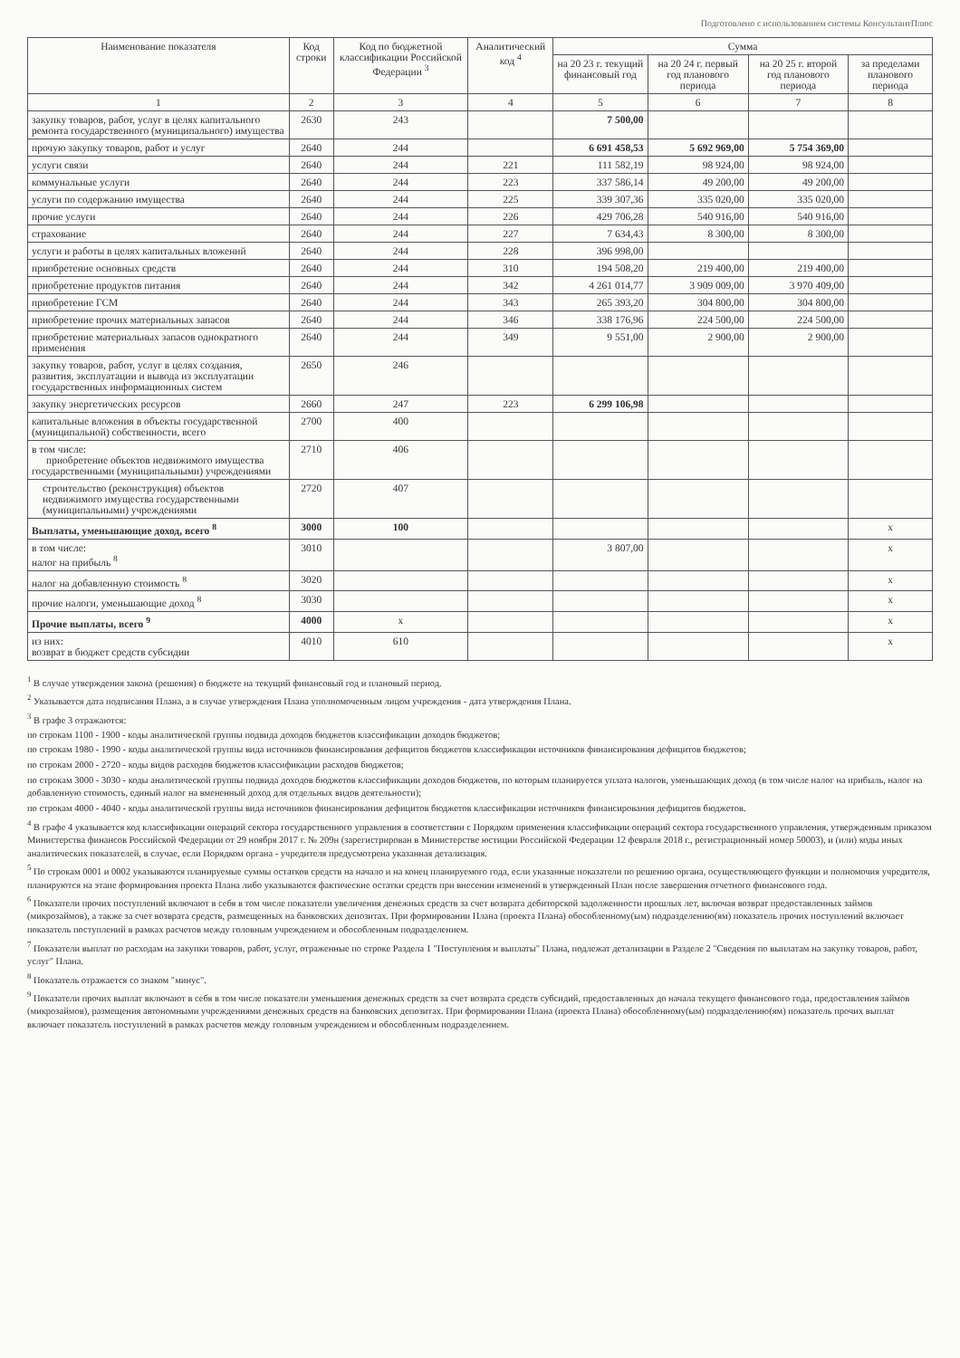Подготовлено с использованием системы КонсультантПлюс
| Наименование показателя | Код строки | Код по бюджетной классификации Российской Федерации <sup>3</sup> | Аналитический код <sup>4</sup> | Сумма | | | |
| --- | --- | --- | --- | --- | --- | --- | --- |
| | | | | на 20 23 г. текущий финансовый год | на 20 24 г. первый год планового периода | на 20 25 г. второй год планового периода | за пределами планового периода |
| 1 | 2 | 3 | 4 | 5 | 6 | 7 | 8 |
| закупку товаров, работ, услуг в целях капитального ремонта государственного (муниципального) имущества | 2630 | 243 | | 7 500,00 | | | |
| прочую закупку товаров, работ и услуг | 2640 | 244 | | 6 691 458,53 | 5 692 969,00 | 5 754 369,00 | |
| услуги связи | 2640 | 244 | 221 | 111 582,19 | 98 924,00 | 98 924,00 | |
| коммунальные услуги | 2640 | 244 | 223 | 337 586,14 | 49 200,00 | 49 200,00 | |
| услуги по содержанию имущества | 2640 | 244 | 225 | 339 307,36 | 335 020,00 | 335 020,00 | |
| прочие услуги | 2640 | 244 | 226 | 429 706,28 | 540 916,00 | 540 916,00 | |
| страхование | 2640 | 244 | 227 | 7 634,43 | 8 300,00 | 8 300,00 | |
| услуги и работы в целях капитальных вложений | 2640 | 244 | 228 | 396 998,00 | | | |
| приобретение основных средств | 2640 | 244 | 310 | 194 508,20 | 219 400,00 | 219 400,00 | |
| приобретение продуктов питания | 2640 | 244 | 342 | 4 261 014,77 | 3 909 009,00 | 3 970 409,00 | |
| приобретение ГСМ | 2640 | 244 | 343 | 265 393,20 | 304 800,00 | 304 800,00 | |
| приобретение прочих материальных запасов | 2640 | 244 | 346 | 338 176,96 | 224 500,00 | 224 500,00 | |
| приобретение материальных запасов однократного применения | 2640 | 244 | 349 | 9 551,00 | 2 900,00 | 2 900,00 | |
| закупку товаров, работ, услуг в целях создания, развития, эксплуатации и вывода из эксплуатации государственных информационных систем | 2650 | 246 | | | | | |
| закупку энергетических ресурсов | 2660 | 247 | 223 | 6 299 106,98 | | | |
| капитальные вложения в объекты государственной (муниципальной) собственности, всего | 2700 | 400 | | | | | |
| в том числе: приобретение объектов недвижимого имущества государственными (муниципальными) учреждениями | 2710 | 406 | | | | | |
| строительство (реконструкция) объектов недвижимого имущества государственными (муниципальными) учреждениями | 2720 | 407 | | | | | |
| Выплаты, уменьшающие доход, всего <sup>8</sup> | 3000 | 100 | | | | | x |
| в том числе: налог на прибыль <sup>8</sup> | 3010 | | | 3 807,00 | | | x |
| налог на добавленную стоимость <sup>8</sup> | 3020 | | | | | | x |
| прочие налоги, уменьшающие доход <sup>8</sup> | 3030 | | | | | | x |
| Прочие выплаты, всего <sup>9</sup> | 4000 | x | | | | | x |
| из них: возврат в бюджет средств субсидии | 4010 | 610 | | | | | x |
<sup>1</sup> В случае утверждения закона (решения) о бюджете на текущий финансовый год и плановый период.
<sup>2</sup> Указывается дата подписания Плана, а в случае утверждения Плана уполномоченным лицом учреждения - дата утверждения Плана.
<sup>3</sup> В графе 3 отражаются:
по строкам 1100 - 1900 - коды аналитической группы подвида доходов бюджетов классификации доходов бюджетов;
по строкам 1980 - 1990 - коды аналитической группы вида источников финансирования дефицитов бюджетов классификации источников финансирования дефицитов бюджетов;
по строкам 2000 - 2720 - коды видов расходов бюджетов классификации расходов бюджетов;
по строкам 3000 - 3030 - коды аналитической группы подвида доходов бюджетов классификации доходов бюджетов, по которым планируется уплата налогов, уменьшающих доход (в том числе налог на прибыль, налог на добавленную стоимость, единый налог на вмененный доход для отдельных видов деятельности);
по строкам 4000 - 4040 - коды аналитической группы вида источников финансирования дефицитов бюджетов классификации источников финансирования дефицитов бюджетов.
<sup>4</sup> В графе 4 указывается код классификации операций сектора государственного управления в соответствии с Порядком применения классификации операций сектора государственного управления, утвержденным приказом Министерства финансов Российской Федерации от 29 ноября 2017 г. № 209н (зарегистрирован в Министерстве юстиции Российской Федерации 12 февраля 2018 г., регистрационный номер 50003), и (или) коды иных аналитических показателей, в случае, если Порядком органа - учредителя предусмотрена указанная детализация.
<sup>5</sup> По строкам 0001 и 0002 указываются планируемые суммы остатков средств на начало и на конец планируемого года, если указанные показатели по решению органа, осуществляющего функции и полномочия учредителя, планируются на этапе формирования проекта Плана либо указываются фактические остатки средств при внесении изменений в утвержденный План после завершения отчетного финансового года.
<sup>6</sup> Показатели прочих поступлений включают в себя в том числе показатели увеличения денежных средств за счет возврата дебиторской задолженности прошлых лет, включая возврат предоставленных займов (микрозаймов), а также за счет возврата средств, размещенных на банковских депозитах. При формировании Плана (проекта Плана) обособленному(ым) подразделению(ям) показатель прочих поступлений включает показатель поступлений в рамках расчетов между головным учреждением и обособленным подразделением.
<sup>7</sup> Показатели выплат по расходам на закупки товаров, работ, услуг, отраженные по строке Раздела 1 "Поступления и выплаты" Плана, подлежат детализации в Разделе 2 "Сведения по выплатам на закупку товаров, работ, услуг" Плана.
<sup>8</sup> Показатель отражается со знаком "минус".
<sup>9</sup> Показатели прочих выплат включают в себя в том числе показатели уменьшения денежных средств за счет возврата средств субсидий, предоставленных до начала текущего финансового года, предоставления займов (микрозаймов), размещения автономными учреждениями денежных средств на банковских депозитах. При формировании Плана (проекта Плана) обособленному(ым) подразделению(ям) показатель прочих выплат включает показатель поступлений в рамках расчетов между головным учреждением и обособленным подразделением.